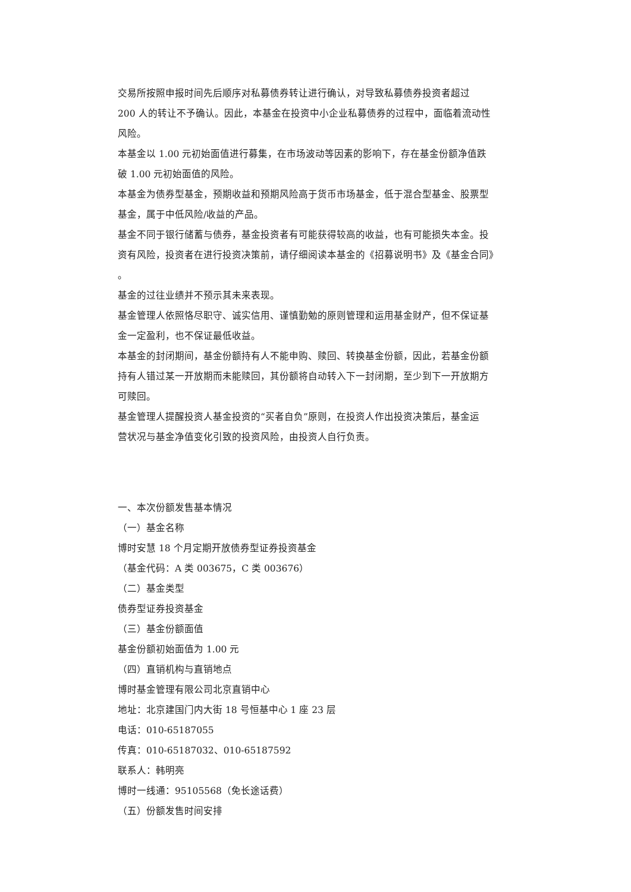交易所按照申报时间先后顺序对私募债券转让进行确认，对导致私募债券投资者超过
200 人的转让不予确认。因此，本基金在投资中小企业私募债券的过程中，面临着流动性
风险。
本基金以 1.00 元初始面值进行募集，在市场波动等因素的影响下，存在基金份额净值跌
破 1.00 元初始面值的风险。
本基金为债券型基金，预期收益和预期风险高于货币市场基金，低于混合型基金、股票型
基金，属于中低风险/收益的产品。
基金不同于银行储蓄与债券，基金投资者有可能获得较高的收益，也有可能损失本金。投
资有风险，投资者在进行投资决策前，请仔细阅读本基金的《招募说明书》及《基金合同》
。
基金的过往业绩并不预示其未来表现。
基金管理人依照恪尽职守、诚实信用、谨慎勤勉的原则管理和运用基金财产，但不保证基
金一定盈利，也不保证最低收益。
本基金的封闭期间，基金份额持有人不能申购、赎回、转换基金份额，因此，若基金份额
持有人错过某一开放期而未能赎回，其份额将自动转入下一封闭期，至少到下一开放期方
可赎回。
基金管理人提醒投资人基金投资的“买者自负”原则，在投资人作出投资决策后，基金运
营状况与基金净值变化引致的投资风险，由投资人自行负责。
一、本次份额发售基本情况
（一）基金名称
博时安慧 18 个月定期开放债券型证券投资基金
（基金代码：A 类 003675，C 类 003676）
（二）基金类型
债券型证券投资基金
（三）基金份额面值
基金份额初始面值为 1.00 元
（四）直销机构与直销地点
博时基金管理有限公司北京直销中心
地址：北京建国门内大街 18 号恒基中心 1 座 23 层
电话：010-65187055
传真：010-65187032、010-65187592
联系人：韩明亮
博时一线通：95105568（免长途话费）
（五）份额发售时间安排